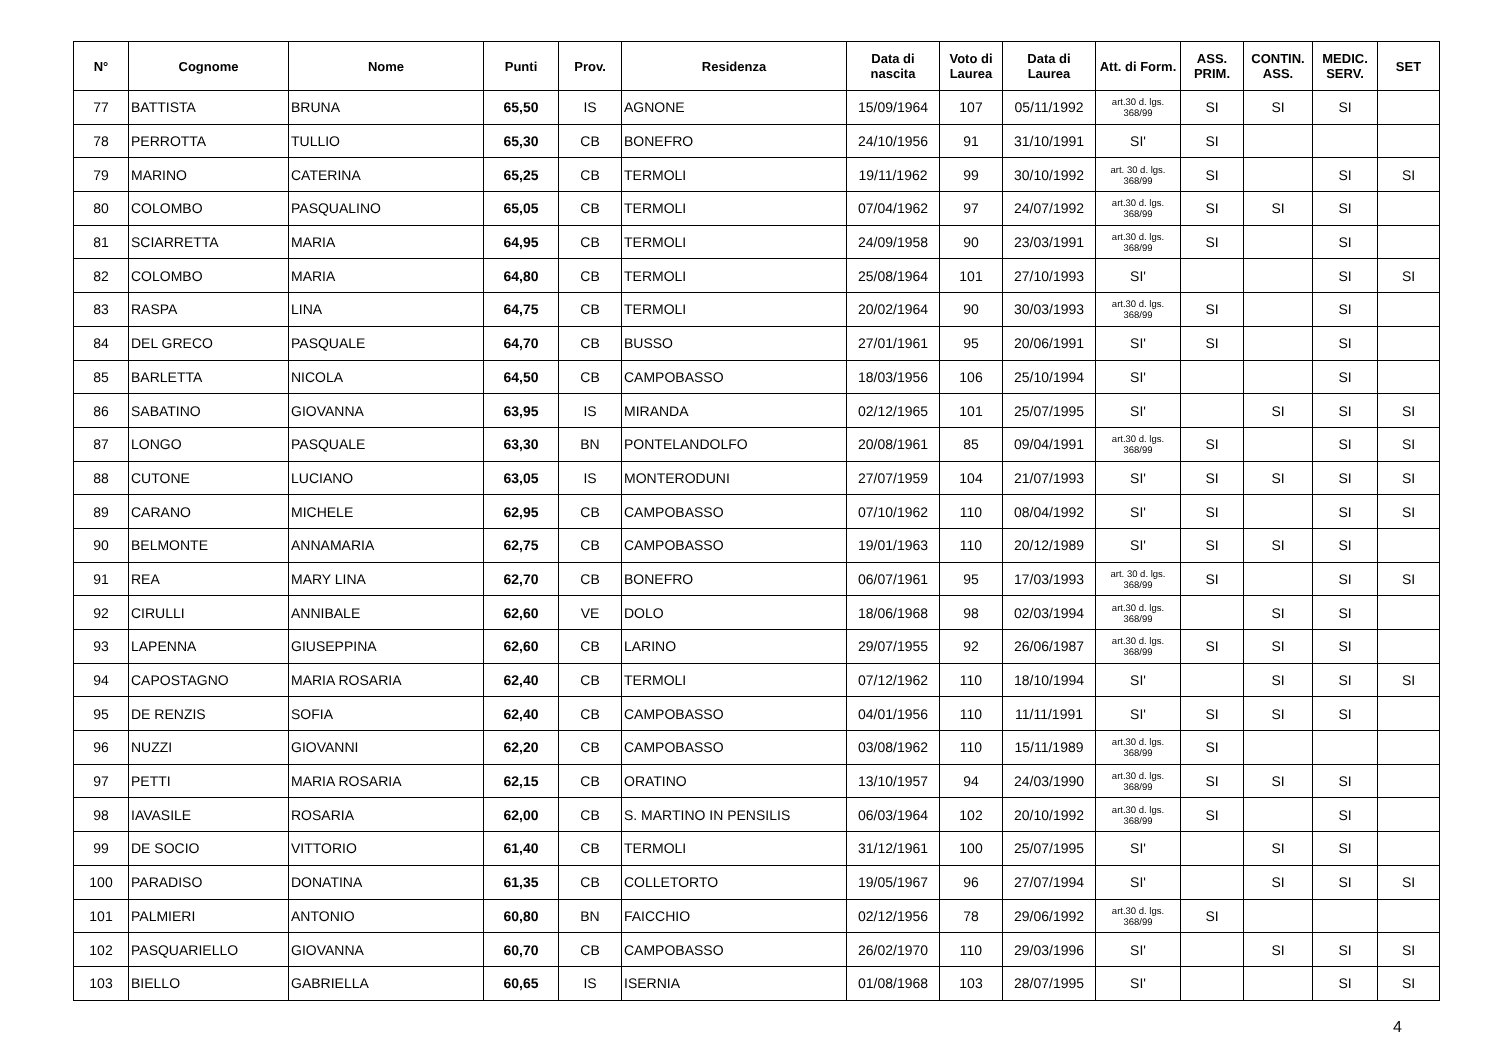| N° | Cognome | Nome | Punti | Prov. | Residenza | Data di nascita | Voto di Laurea | Data di Laurea | Att. di Form. | ASS. PRIM. | CONTIN. ASS. | MEDIC. SERV. | SET |
| --- | --- | --- | --- | --- | --- | --- | --- | --- | --- | --- | --- | --- | --- |
| 77 | BATTISTA | BRUNA | 65,50 | IS | AGNONE | 15/09/1964 | 107 | 05/11/1992 | art.30 d. lgs. 368/99 | SI | SI | SI | |
| 78 | PERROTTA | TULLIO | 65,30 | CB | BONEFRO | 24/10/1956 | 91 | 31/10/1991 | SI' | SI | | | |
| 79 | MARINO | CATERINA | 65,25 | CB | TERMOLI | 19/11/1962 | 99 | 30/10/1992 | art. 30 d. lgs. 368/99 | SI | | SI | SI |
| 80 | COLOMBO | PASQUALINO | 65,05 | CB | TERMOLI | 07/04/1962 | 97 | 24/07/1992 | art.30 d. lgs. 368/99 | SI | SI | SI | |
| 81 | SCIARRETTA | MARIA | 64,95 | CB | TERMOLI | 24/09/1958 | 90 | 23/03/1991 | art.30 d. lgs. 368/99 | SI | | SI | |
| 82 | COLOMBO | MARIA | 64,80 | CB | TERMOLI | 25/08/1964 | 101 | 27/10/1993 | SI' | | | SI | SI |
| 83 | RASPA | LINA | 64,75 | CB | TERMOLI | 20/02/1964 | 90 | 30/03/1993 | art.30 d. lgs. 368/99 | SI | | SI | |
| 84 | DEL GRECO | PASQUALE | 64,70 | CB | BUSSO | 27/01/1961 | 95 | 20/06/1991 | SI' | SI | | SI | |
| 85 | BARLETTA | NICOLA | 64,50 | CB | CAMPOBASSO | 18/03/1956 | 106 | 25/10/1994 | SI' | | | SI | |
| 86 | SABATINO | GIOVANNA | 63,95 | IS | MIRANDA | 02/12/1965 | 101 | 25/07/1995 | SI' | | SI | SI | SI |
| 87 | LONGO | PASQUALE | 63,30 | BN | PONTELANDOLFO | 20/08/1961 | 85 | 09/04/1991 | art.30 d. lgs. 368/99 | SI | | SI | SI |
| 88 | CUTONE | LUCIANO | 63,05 | IS | MONTERODUNI | 27/07/1959 | 104 | 21/07/1993 | SI' | SI | SI | SI | SI |
| 89 | CARANO | MICHELE | 62,95 | CB | CAMPOBASSO | 07/10/1962 | 110 | 08/04/1992 | SI' | SI | | SI | SI |
| 90 | BELMONTE | ANNAMARIA | 62,75 | CB | CAMPOBASSO | 19/01/1963 | 110 | 20/12/1989 | SI' | SI | SI | SI | |
| 91 | REA | MARY LINA | 62,70 | CB | BONEFRO | 06/07/1961 | 95 | 17/03/1993 | art. 30 d. lgs. 368/99 | SI | | SI | SI |
| 92 | CIRULLI | ANNIBALE | 62,60 | VE | DOLO | 18/06/1968 | 98 | 02/03/1994 | art.30 d. lgs. 368/99 | | SI | SI | |
| 93 | LAPENNA | GIUSEPPINA | 62,60 | CB | LARINO | 29/07/1955 | 92 | 26/06/1987 | art.30 d. lgs. 368/99 | SI | SI | SI | |
| 94 | CAPOSTAGNO | MARIA ROSARIA | 62,40 | CB | TERMOLI | 07/12/1962 | 110 | 18/10/1994 | SI' | | SI | SI | SI |
| 95 | DE RENZIS | SOFIA | 62,40 | CB | CAMPOBASSO | 04/01/1956 | 110 | 11/11/1991 | SI' | SI | SI | SI | |
| 96 | NUZZI | GIOVANNI | 62,20 | CB | CAMPOBASSO | 03/08/1962 | 110 | 15/11/1989 | art.30 d. lgs. 368/99 | SI | | | |
| 97 | PETTI | MARIA ROSARIA | 62,15 | CB | ORATINO | 13/10/1957 | 94 | 24/03/1990 | art.30 d. lgs. 368/99 | SI | SI | SI | |
| 98 | IAVASILE | ROSARIA | 62,00 | CB | S. MARTINO IN PENSILIS | 06/03/1964 | 102 | 20/10/1992 | art.30 d. lgs. 368/99 | SI | | SI | |
| 99 | DE SOCIO | VITTORIO | 61,40 | CB | TERMOLI | 31/12/1961 | 100 | 25/07/1995 | SI' | | SI | SI | |
| 100 | PARADISO | DONATINA | 61,35 | CB | COLLETORTO | 19/05/1967 | 96 | 27/07/1994 | SI' | | SI | SI | SI |
| 101 | PALMIERI | ANTONIO | 60,80 | BN | FAICCHIO | 02/12/1956 | 78 | 29/06/1992 | art.30 d. lgs. 368/99 | SI | | | |
| 102 | PASQUARIELLO | GIOVANNA | 60,70 | CB | CAMPOBASSO | 26/02/1970 | 110 | 29/03/1996 | SI' | | SI | SI | SI |
| 103 | BIELLO | GABRIELLA | 60,65 | IS | ISERNIA | 01/08/1968 | 103 | 28/07/1995 | SI' | | | SI | SI |
4